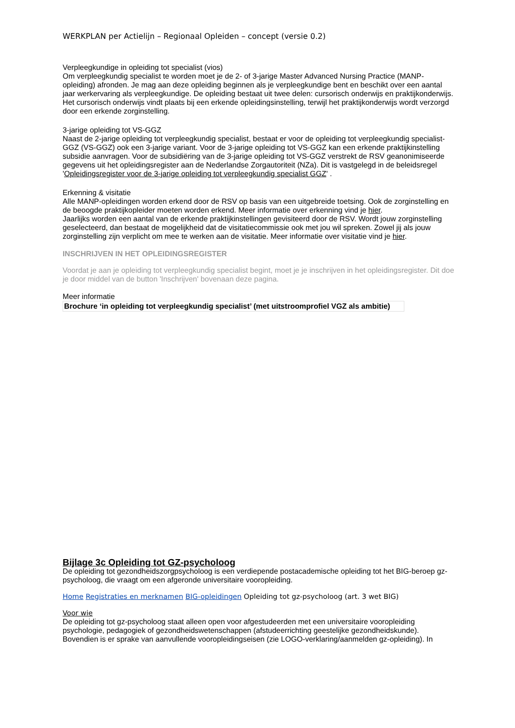WERKPLAN per Actielijn – Regionaal Opleiden – concept (versie 0.2)
Verpleegkundige in opleiding tot specialist (vios)
Om verpleegkundig specialist te worden moet je de 2- of 3-jarige Master Advanced Nursing Practice (MANP-opleiding) afronden. Je mag aan deze opleiding beginnen als je verpleegkundige bent en beschikt over een aantal jaar werkervaring als verpleegkundige. De opleiding bestaat uit twee delen: cursorisch onderwijs en praktijkonderwijs. Het cursorisch onderwijs vindt plaats bij een erkende opleidingsinstelling, terwijl het praktijkonderwijs wordt verzorgd door een erkende zorginstelling.
3-jarige opleiding tot VS-GGZ
Naast de 2-jarige opleiding tot verpleegkundig specialist, bestaat er voor de opleiding tot verpleegkundig specialist-GGZ (VS-GGZ) ook een 3-jarige variant. Voor de 3-jarige opleiding tot VS-GGZ kan een erkende praktijkinstelling subsidie aanvragen. Voor de subsidiëring van de 3-jarige opleiding tot VS-GGZ verstrekt de RSV geanonimiseerde gegevens uit het opleidingsregister aan de Nederlandse Zorgautoriteit (NZa). Dit is vastgelegd in de beleidsregel 'Opleidingsregister voor de 3-jarige opleiding tot verpleegkundig specialist GGZ' .
Erkenning & visitatie
Alle MANP-opleidingen worden erkend door de RSV op basis van een uitgebreide toetsing. Ook de zorginstelling en de beoogde praktijkopleider moeten worden erkend. Meer informatie over erkenning vind je hier.
Jaarlijks worden een aantal van de erkende praktijkinstellingen gevisiteerd door de RSV. Wordt jouw zorginstelling geselecteerd, dan bestaat de mogelijkheid dat de visitatiecommissie ook met jou wil spreken. Zowel jij als jouw zorginstelling zijn verplicht om mee te werken aan de visitatie. Meer informatie over visitatie vind je hier.
INSCHRIJVEN IN HET OPLEIDINGSREGISTER
Voordat je aan je opleiding tot verpleegkundig specialist begint, moet je je inschrijven in het opleidingsregister. Dit doe je door middel van de button 'Inschrijven' bovenaan deze pagina.
Meer informatie
Brochure ‘in opleiding tot verpleegkundig specialist’ (met uitstroomprofiel VGZ als ambitie)
Bijlage 3c Opleiding tot GZ-psycholoog
De opleiding tot gezondheidszorgpsycholoog is een verdiepende postacademische opleiding tot het BIG-beroep gz-psycholoog, die vraagt om een afgeronde universitaire vooropleiding.
Home Registraties en merknamen BIG-opleidingen Opleiding tot gz-psycholoog (art. 3 wet BIG)
Voor wie
De opleiding tot gz-psycholoog staat alleen open voor afgestudeerden met een universitaire vooropleiding psychologie, pedagogiek of gezondheidswetenschappen (afstudeerrichting geestelijke gezondheidskunde). Bovendien is er sprake van aanvullende vooropleidingseisen (zie LOGO-verklaring/aanmelden gz-opleiding). In